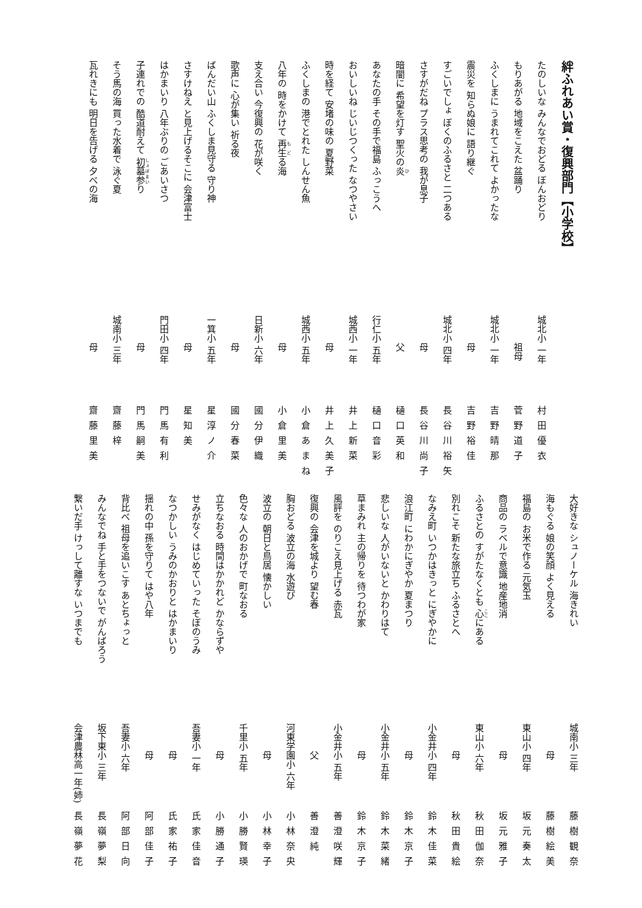絆ふれあい賞・復興部門【小学校】
たのしいな みんなでおどる ぼんおどり 城北小 一年 村田優衣
もりあがる 地域をこえた 盆踊り 　　　祖母 菅野道子
ふくしまに うまれてこれて よかったな 城北小 一年 吉野晴那
震災を 知らぬ娘に 語り継ぐ 　　　母 吉野裕佳
すごいでしょ ぼくのふるさと 二つある 城北小 四年 長谷川裕矢
さすがだね プラス思考の 我が息子 　　　母 長谷川尚子
暗闇に 希望を灯す 聖火の炎 　　　父 樋口英和
あなたの手 その手で福島 ふっこうへ 行仁小 五年 樋口音彩
おいしいね じいじつくった なつやさい 城西小 一年 井上新菜
時を経て 安堵の味の 夏野菜 　　　母 井上久美子
ふくしまの 港でとれた しんせん魚 城西小 五年 小倉あまね
八年の 時をかけて 再生る海 　　　母 小倉里美
支え合い 今復興の 花が咲く 日新小 六年 國分伊織
歌声に 心が集い 祈る夜 　　　母 國分春菜
ばんだい山 ふくしま見守る 守り神 一箕小 五年 星淳ノ介
さすけねえ と見上げるそこに 会津富士 　　　母 星知美
はかまいり 八年ぶりの ごあいさつ 門田小 四年 門馬有利
子連れでの 酷道耐えて 初墓参り 　　　母 門馬嗣美
そう馬の海 買った水着で 泳ぐ夏 城南小 三年 齋藤梓
瓦れきにも 明日を告げる 夕べの海 　　　母 齋藤里美
大好きな シュノーケル 海きれい 城南小 三年 藤樹観奈
海もぐる 娘の笑顔 よく見える 　　　母 藤樹絵美
福島の お米で作る 元気玉 東山小 四年 坂元奏太
商品の ラベルで意識 地産地消 　　　母 坂元雅子
ふるさとの すがたなくとも 心にある 東山小 六年 秋田伽奈
別れこそ 新たな旅立ち ふるさとへ 　　　母 秋田貴絵
なみえ町 いつかはきっと にぎやかに 小金井小 四年 鈴木佳菜
浪江町 にわかにぎやか 夏まつり 　　　母 鈴木京子
悲しいな 人がいないと かわりはて 小金井小 五年 鈴木菜緒
草まみれ 主の帰りを 待つわが家 　　　母 鈴木京子
風評を のりこえ見上げる 赤瓦 小金井小 五年 善澄咲輝
復興の 会津を城より 望む春 　　　父 善澄純
胸おどる 波立の海 水遊び 河東学園小 六年 小林奈央
波立の 朝日と鳥居 懐かしい 　　　母 小林幸子
色々な 人のおかげで 町なおる 千里小 五年 小勝賢瑛
立ちなおる 時間はかかれど かならずや 　　　母 小勝通子
せみがなく はじめていった そぼのうみ 吾妻小 一年 氏家佳音
なつかしい うみのかおりと はかまいり 　　　母 氏家祐子
揺れの中 孫を守りて はや八年 　　　母 阿部佳子
背比べ 祖母を追いこす あとちょっと 吾妻小 六年 阿部日向
みんなでね 手と手をつないで がんばろう 坂下東小 三年 長嶺夢梨
繋いだ手 けっして離すな いつまでも 会津農林高一年(姉) 長嶺夢花